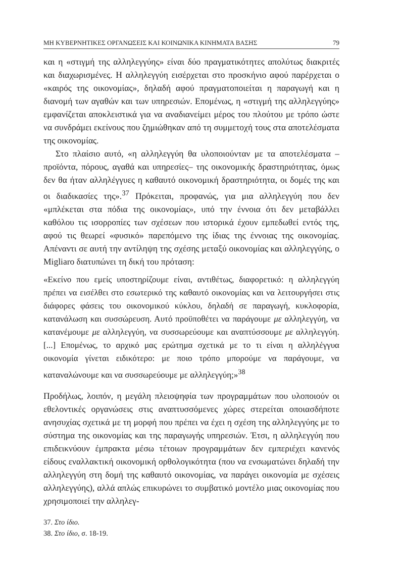ΜΗ ΚΥΒΕΡΝΗΤΙΚΕΣ ΟΡΓΑΝΩΣΕΙΣ ΚΑΙ ΚΟΙΝΩΝΙΚΑ ΚΙΝΗΜΑΤΑ ΒΑΣΗΣ 79
και η «στιγμή της αλληλεγγύης» είναι δύο πραγματικότητες απολύτως διακριτές και διαχωρισμένες. Η αλληλεγγύη εισέρχεται στο προσκήνιο αφού παρέρχεται ο «καιρός της οικονομίας», δηλαδή αφού πραγματοποιείται η παραγωγή και η διανομή των αγαθών και των υπηρεσιών. Επομένως, η «στιγμή της αλληλεγγύης» εμφανίζεται αποκλειστικά για να αναδιανείμει μέρος του πλούτου με τρόπο ώστε να συνδράμει εκείνους που ζημιώθηκαν από τη συμμετοχή τους στα αποτελέσματα της οικονομίας.
Στο πλαίσιο αυτό, «η αλληλεγγύη θα υλοποιούνταν με τα αποτελέσματα –προϊόντα, πόρους, αγαθά και υπηρεσίες– της οικονομικής δραστηριότητας, όμως δεν θα ήταν αλληλέγγυες η καθαυτό οικονομική δραστηριότητα, οι δομές της και οι διαδικασίες της».<sup>37</sup> Πρόκειται, προφανώς, για μια αλληλεγγύη που δεν «μπλέκεται στα πόδια της οικονομίας», υπό την έννοια ότι δεν μεταβάλλει καθόλου τις ισορροπίες των σχέσεων που ιστορικά έχουν εμπεδωθεί εντός της, αφού τις θεωρεί «φυσικό» παρεπόμενο της ίδιας της έννοιας της οικονομίας. Απέναντι σε αυτή την αντίληψη της σχέσης μεταξύ οικονομίας και αλληλεγγύης, ο Migliaro διατυπώνει τη δική του πρόταση:
«Εκείνο που εμείς υποστηρίζουμε είναι, αντιθέτως, διαφορετικό: η αλληλεγγύη πρέπει να εισέλθει στο εσωτερικό της καθαυτό οικονομίας και να λειτουργήσει στις διάφορες φάσεις του οικονομικού κύκλου, δηλαδή σε παραγωγή, κυκλοφορία, κατανάλωση και συσσώρευση. Αυτό προϋποθέτει να παράγουμε με αλληλεγγύη, να κατανέμουμε με αλληλεγγύη, να συσσωρεύουμε και αναπτύσσουμε με αλληλεγγύη. [...] Επομένως, το αρχικό μας ερώτημα σχετικά με το τι είναι η αλληλέγγυα οικονομία γίνεται ειδικότερο: με ποιο τρόπο μπορούμε να παράγουμε, να καταναλώνουμε και να συσσωρεύουμε με αλληλεγγύη;»<sup>38</sup>
Προδήλως, λοιπόν, η μεγάλη πλειοψηφία των προγραμμάτων που υλοποιούν οι εθελοντικές οργανώσεις στις αναπτυσσόμενες χώρες στερείται οποιασδήποτε ανησυχίας σχετικά με τη μορφή που πρέπει να έχει η σχέση της αλληλεγγύης με το σύστημα της οικονομίας και της παραγωγής υπηρεσιών. Έτσι, η αλληλεγγύη που επιδεικνύουν έμπρακτα μέσω τέτοιων προγραμμάτων δεν εμπεριέχει κανενός είδους εναλλακτική οικονομική ορθολογικότητα (που να ενσωματώνει δηλαδή την αλληλεγγύη στη δομή της καθαυτό οικονομίας, να παράγει οικονομία με σχέσεις αλληλεγγύης), αλλά απλώς επικυρώνει το συμβατικό μοντέλο μιας οικονομίας που χρησιμοποιεί την αλληλεγ-
37. Στο ίδιο.
38. Στο ίδιο, σ. 18-19.